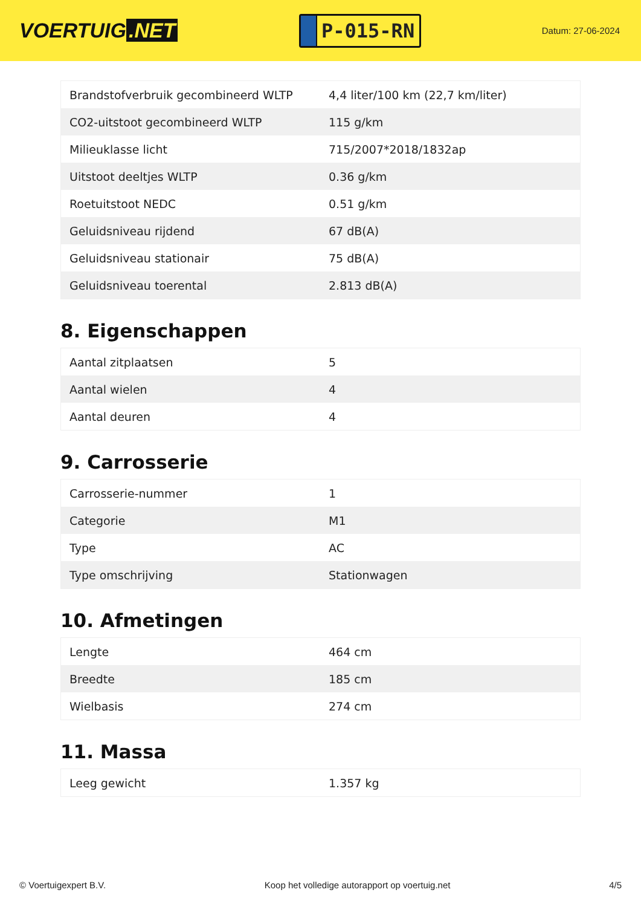VOERTUIG.NET
P-015-RN
Datum: 27-06-2024
| Brandstofverbruik gecombineerd WLTP | 4,4 liter/100 km (22,7 km/liter) |
| CO2-uitstoot gecombineerd WLTP | 115 g/km |
| Milieuklasse licht | 715/2007*2018/1832ap |
| Uitstoot deeltjes WLTP | 0.36 g/km |
| Roetuitstoot NEDC | 0.51 g/km |
| Geluidsniveau rijdend | 67 dB(A) |
| Geluidsniveau stationair | 75 dB(A) |
| Geluidsniveau toerental | 2.813 dB(A) |
8. Eigenschappen
| Aantal zitplaatsen | 5 |
| Aantal wielen | 4 |
| Aantal deuren | 4 |
9. Carrosserie
| Carrosserie-nummer | 1 |
| Categorie | M1 |
| Type | AC |
| Type omschrijving | Stationwagen |
10. Afmetingen
| Lengte | 464 cm |
| Breedte | 185 cm |
| Wielbasis | 274 cm |
11. Massa
| Leeg gewicht | 1.357 kg |
© Voertuigexpert B.V. Koop het volledige autorapport op voertuig.net 4/5